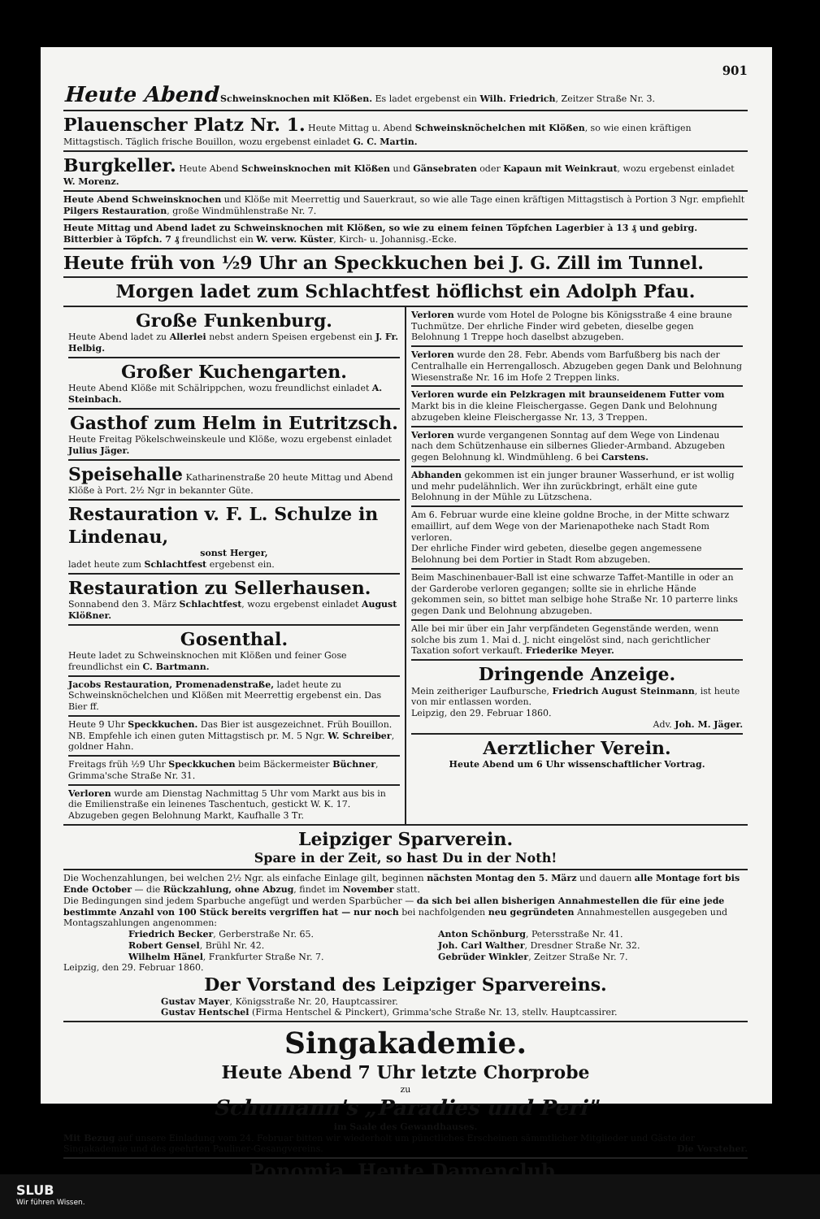901
Heute Abend Schweinsknochen mit Klößen. Es ladet ergebenst ein Wilh. Friedrich, Zeitzer Straße Nr. 3.
Plauenscher Platz Nr. 1. Heute Mittag u. Abend Schweinsknöchelchen mit Klößen, so wie einen kräftigen Mittagstisch. Täglich frische Bouillon, wozu ergebenst einladet G. C. Martin.
Burgkeller. Heute Abend Schweinsknochen mit Klößen und Gänsebraten oder Kapaun mit Weinkraut, wozu ergebenst einladet W. Morenz.
Heute Abend Schweinsknochen und Klöße mit Meerrettig und Sauerkraut, so wie alle Tage einen kräftigen Mittagstisch à Portion 3 Ngr. empfiehlt Pilgers Restauration, große Windmühlenstraße Nr. 7.
Heute Mittag und Abend ladet zu Schweinsknochen mit Klößen, so wie zu einem feinen Töpfchen Lagerbier à 13 ₰ und gebirg. Bitterbier à Töpfch. 7 ₰ freundlichst ein W. verw. Küster, Kirch- u. Johannisg.-Ecke.
Heute früh von ½9 Uhr an Speckkuchen bei J. G. Zill im Tunnel.
Morgen ladet zum Schlachtfest höflichst ein Adolph Pfau.
Große Funkenburg.
Heute Abend ladet zu Allerlei nebst andern Speisen ergebenst ein J. Fr. Helbig.
Großer Kuchengarten.
Heute Abend Klöße mit Schälrippchen, wozu freundlichst einladet A. Steinbach.
Gasthof zum Helm in Eutritzsch.
Heute Freitag Pökelschweinskeule und Klöße, wozu ergebenst einladet Julius Jäger.
Speisehalle Katharinenstraße 20 heute Mittag und Abend Klöße à Port. 2½ Ngr in bekannter Güte.
Restauration v. F. L. Schulze in Lindenau,
sonst Herger,
ladet heute zum Schlachtfest ergebenst ein.
Restauration zu Sellerhausen.
Sonnabend den 3. März Schlachtfest, wozu ergebenst einladet August Klößner.
Gosenthal.
Heute ladet zu Schweinsknochen mit Klößen und feiner Gose freundlichst ein C. Bartmann.
Jacobs Restauration, Promenadenstraße, ladet heute zu Schweinsknöchelchen und Klößen mit Meerrettig ergebenst ein. Das Bier ff.
Heute 9 Uhr Speckkuchen. Das Bier ist ausgezeichnet. Früh Bouillon. NB. Empfehle ich einen guten Mittagstisch pr. M. 5 Ngr. W. Schreiber, goldner Hahn.
Freitags früh ½9 Uhr Speckkuchen beim Bäckermeister Büchner, Grimma'sche Straße Nr. 31.
Verloren wurde am Dienstag Nachmittag 5 Uhr vom Markt aus bis in die Emilienstraße ein leinenes Taschentuch, gestickt W. K. 17. Abzugeben gegen Belohnung Markt, Kaufhalle 3 Tr.
Verloren wurde vom Hotel de Pologne bis Königsstraße 4 eine braune Tuchmütze. Der ehrliche Finder wird gebeten, dieselbe gegen Belohnung 1 Treppe hoch daselbst abzugeben.
Verloren wurde den 28. Febr. Abends vom Barfußberg bis nach der Centralhalle ein Herrengallosch. Abzugeben gegen Dank und Belohnung Wiesenstraße Nr. 16 im Hofe 2 Treppen links.
Verloren wurde ein Pelzkragen mit braunseidenem Futter vom Markt bis in die kleine Fleischergasse. Gegen Dank und Belohnung abzugeben kleine Fleischergasse Nr. 13, 3 Treppen.
Verloren wurde vergangenen Sonntag auf dem Wege von Lindenau nach dem Schützenhause ein silbernes Glieder-Armband. Abzugeben gegen Belohnung kl. Windmühleng. 6 bei Carstens.
Abhanden gekommen ist ein junger brauner Wasserhund, er ist wollig und mehr pudelähnlich. Wer ihn zurückbringt, erhält eine gute Belohnung in der Mühle zu Lützschena.
Am 6. Februar wurde eine kleine goldne Broche, in der Mitte schwarz emaillirt, auf dem Wege von der Marienapotheke nach Stadt Rom verloren.
Der ehrliche Finder wird gebeten, dieselbe gegen angemessene Belohnung bei dem Portier in Stadt Rom abzugeben.
Beim Maschinenbauer-Ball ist eine schwarze Taffet-Mantille in oder an der Garderobe verloren gegangen; sollte sie in ehrliche Hände gekommen sein, so bittet man selbige hohe Straße Nr. 10 parterre links gegen Dank und Belohnung abzugeben.
Alle bei mir über ein Jahr verpfändeten Gegenstände werden, wenn solche bis zum 1. Mai d. J. nicht eingelöst sind, nach gerichtlicher Taxation sofort verkauft. Friederike Meyer.
Dringende Anzeige.
Mein zeitheriger Laufbursche, Friedrich August Steinmann, ist heute von mir entlassen worden.
Leipzig, den 29. Februar 1860.
Adv. Joh. M. Jäger.
Aerztlicher Verein.
Heute Abend um 6 Uhr wissenschaftlicher Vortrag.
Leipziger Sparverein.
Spare in der Zeit, so hast Du in der Noth!
Die Wochenzahlungen, bei welchen 2½ Ngr. als einfache Einlage gilt, beginnen nächsten Montag den 5. März und dauern alle Montage fort bis Ende October — die Rückzahlung, ohne Abzug, findet im November statt.
Die Bedingungen sind jedem Sparbuche angefügt und werden Sparbücher — da sich bei allen bisherigen Annahmestellen die für eine jede bestimmte Anzahl von 100 Stück bereits vergriffen hat — nur noch bei nachfolgenden neu gegründeten Annahmestellen ausgegeben und Montagszahlungen angenommen:
Friedrich Becker, Gerberstraße Nr. 65.
Robert Gensel, Brühl Nr. 42.
Wilhelm Hänel, Frankfurter Straße Nr. 7.
Anton Schönburg, Petersstraße Nr. 41.
Joh. Carl Walther, Dresdner Straße Nr. 32.
Gebrüder Winkler, Zeitzer Straße Nr. 7.
Leipzig, den 29. Februar 1860.
Der Vorstand des Leipziger Sparvereins.
Gustav Mayer, Königsstraße Nr. 20, Hauptcassirer.
Gustav Hentschel (Firma Hentschel & Pinckert), Grimma'sche Straße Nr. 13, stellv. Hauptcassirer.
Singakademie.
Heute Abend 7 Uhr letzte Chorprobe
zu
Schumann's „Paradies und Peri"
im Saale des Gewandhauses.
Mit Bezug auf unsere Einladung vom 24. Februar bitten wir wiederholt um pünctliches Erscheinen sämmtlicher Mitglieder und Gäste der Singakademie und des geehrten Pauliner-Gesangvereins. Die Vorsteher.
Ponomia. Heute Damenclub.
SLUB
Wir führen Wissen.